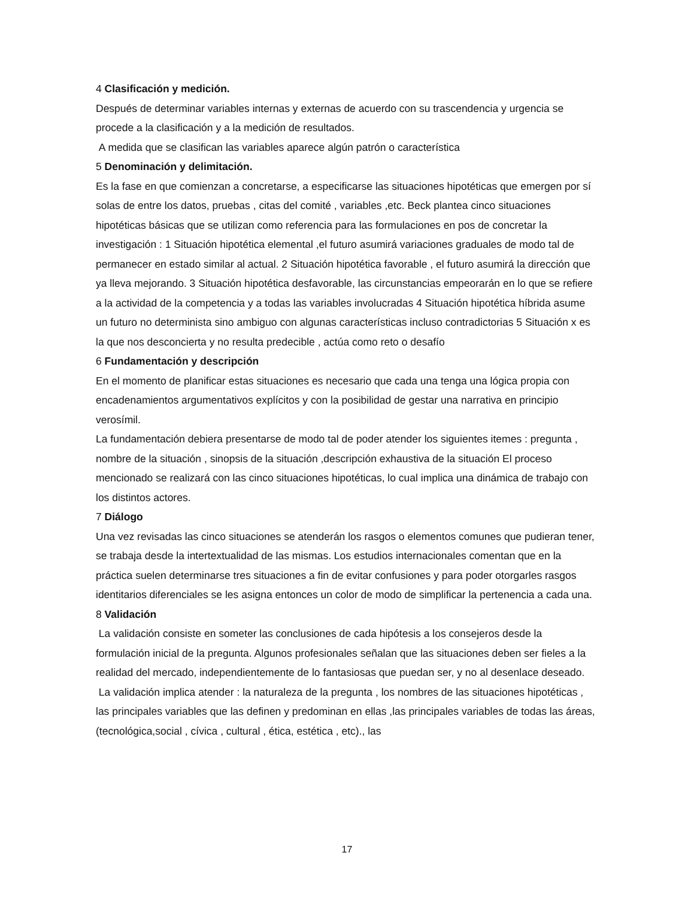4 Clasificación y medición.
Después de determinar variables internas y externas de acuerdo con su trascendencia y urgencia se procede a la clasificación y a la medición de resultados.
A medida que se clasifican las variables aparece algún patrón o característica
5 Denominación y delimitación.
Es la fase en que comienzan a concretarse, a especificarse las situaciones hipotéticas que emergen por sí solas de entre los datos, pruebas , citas del comité , variables ,etc. Beck plantea cinco situaciones hipotéticas básicas que se utilizan como referencia para las formulaciones en pos de concretar la investigación : 1 Situación hipotética elemental ,el futuro asumirá variaciones graduales de modo tal de permanecer en estado similar al actual. 2 Situación hipotética favorable , el futuro asumirá la dirección que ya lleva mejorando. 3 Situación hipotética desfavorable, las circunstancias empeorarán en lo que se refiere a la actividad de la competencia y a todas las variables involucradas 4 Situación hipotética híbrida asume un futuro no determinista sino ambiguo con algunas características incluso contradictorias 5 Situación x es la que nos desconcierta y no resulta predecible , actúa como reto o desafío
6 Fundamentación y descripción
En el momento de planificar estas situaciones es necesario que cada una tenga una lógica propia con encadenamientos argumentativos explícitos y con la posibilidad de gestar una narrativa en principio verosímil.
La fundamentación debiera presentarse de modo tal de poder atender los siguientes itemes : pregunta , nombre de la situación , sinopsis de la situación ,descripción exhaustiva de la situación El proceso mencionado se realizará con las cinco situaciones hipotéticas, lo cual implica una dinámica de trabajo con los distintos actores.
7 Diálogo
Una vez revisadas las cinco situaciones se atenderán los rasgos o elementos comunes que pudieran tener, se trabaja desde la intertextualidad de las mismas. Los estudios internacionales comentan que en la práctica suelen determinarse tres situaciones a fin de evitar confusiones y para poder otorgarles rasgos identitarios diferenciales se les asigna entonces un color de modo de simplificar la pertenencia a cada una.
8 Validación
La validación consiste en someter las conclusiones de cada hipótesis a los consejeros desde la formulación inicial de la pregunta. Algunos profesionales señalan que las situaciones deben ser fieles a la realidad del mercado, independientemente de lo fantasiosas que puedan ser, y no al desenlace deseado.
La validación implica atender : la naturaleza de la pregunta , los nombres de las situaciones hipotéticas , las principales variables que las definen y predominan en ellas ,las principales variables de todas las áreas, (tecnológica,social , cívica , cultural , ética, estética , etc)., las
17